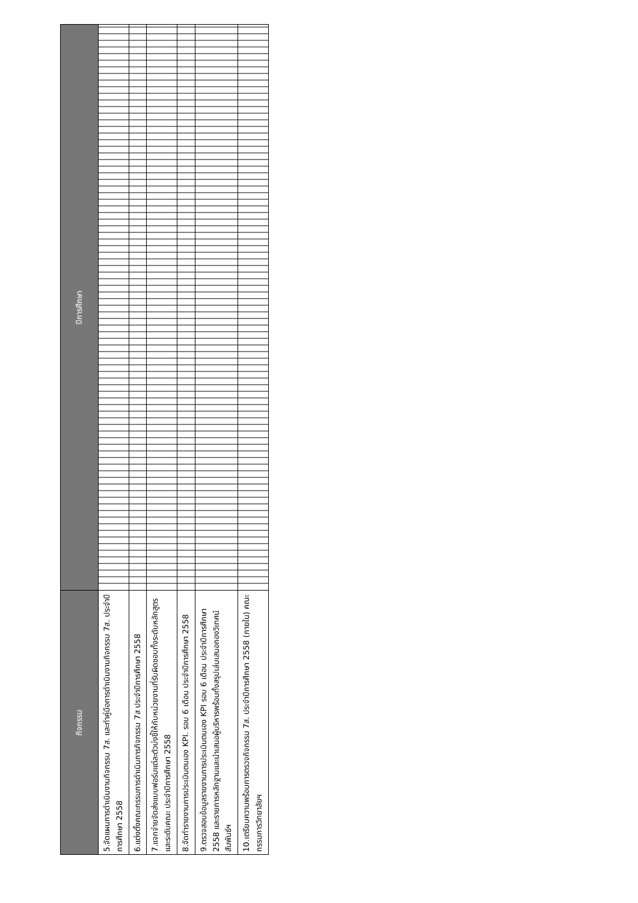| กิจกรรม | ปีการศึกษา |
| --- | --- |
| 5.จัดแผนการดำเนินงานกิจกรรม 7ส. และทำคู่มือการดำเนินงานกิจกรรม 7ส. ประจำปีการศึกษา 2558 | |
| 6.แต่งตั้งคณะกรรมการดำเนินการกิจกรรม 7ส ประจำปีการศึกษา 2558 | |
| 7.แจกจ่ายจัดส่งแบบฟอร์มแต่ละตัวบ่งชี้ให้กับหน่วยงานที่รับผิดชอบทั้งระดับหลักสูตรและระดับคณะ ประจำปีการศึกษา 2558 | |
| 8.จัดทำรายงานการประเมินตนเอง KPI. รอบ 6 เดือน ประจำปีการศึกษา 2558 | |
| 9.ตรวจสอบข้อมูลรายงานการประเมินตนเอง KPI รอบ 6 เดือน ประจำปีการศึกษา 2558 และรายการหลักฐานและนำเสนอผู้บริหารพร้อมทั้งสรุปเล่มเสนอกองวิเทศน์สัมพันธ์ฯ | |
| 10.เตรียมความพร้อมการตรวจกิจกรรม 7ส. ประจำปีการศึกษา 2558 (ภายใน) คณะกรรมการวิทยาลัยฯ | |